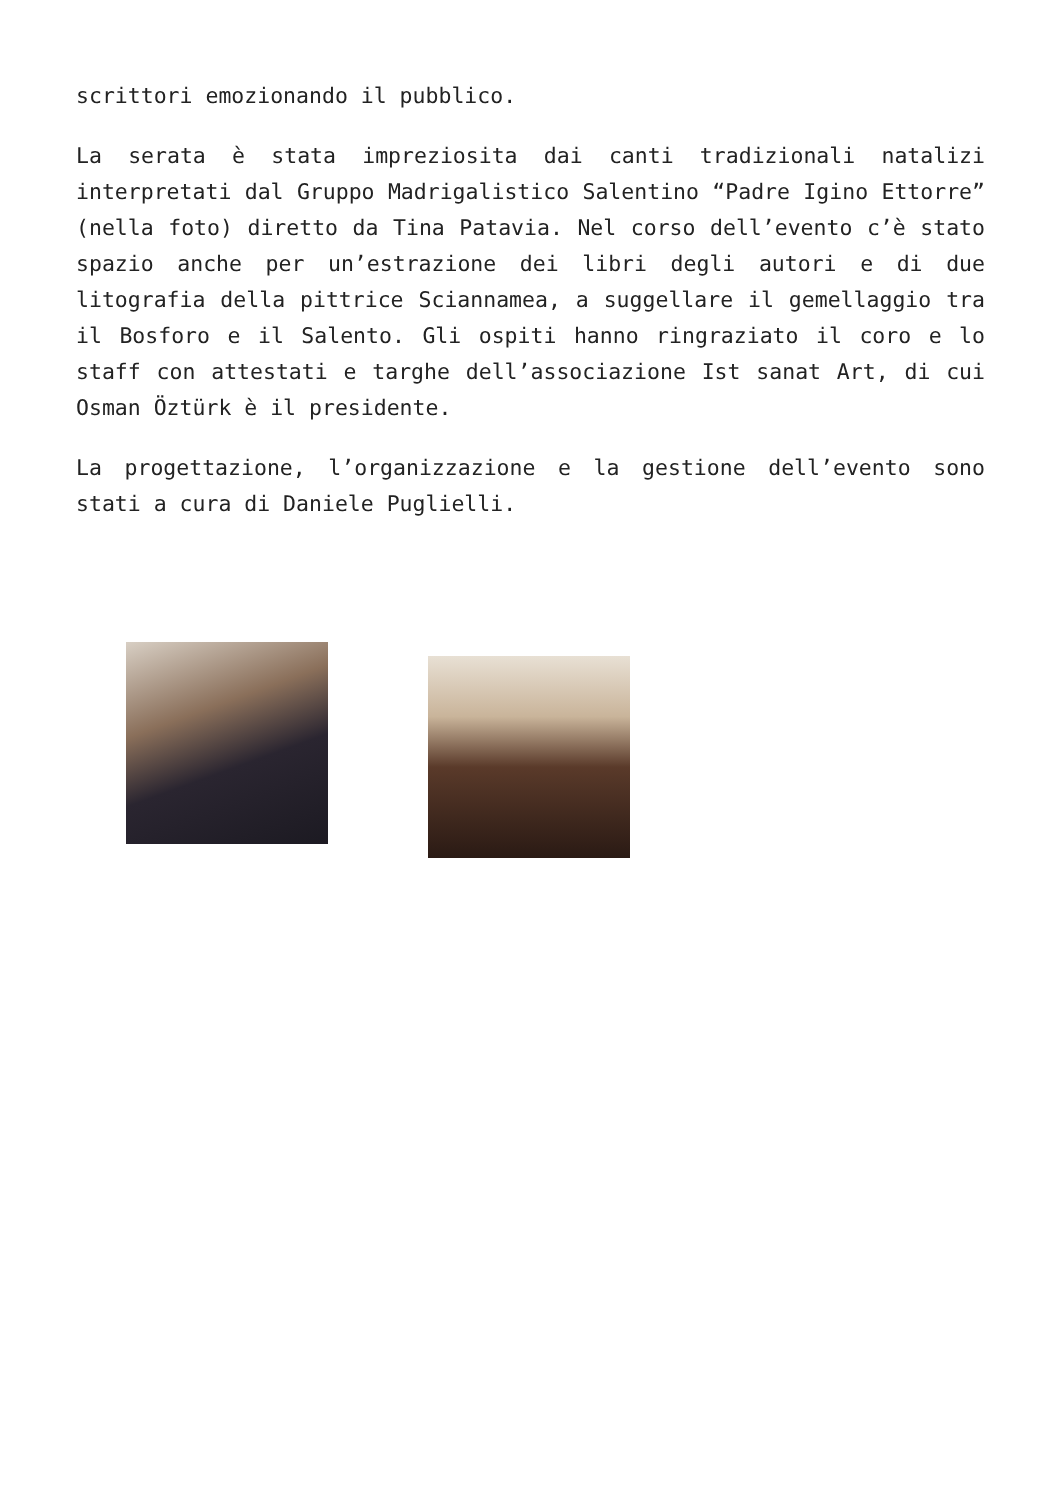scrittori emozionando il pubblico.
La serata è stata impreziosita dai canti tradizionali natalizi interpretati dal Gruppo Madrigalistico Salentino “Padre Igino Ettorre” (nella foto) diretto da Tina Patavia. Nel corso dell’evento c’è stato spazio anche per un’estrazione dei libri degli autori e di due litografia della pittrice Sciannamea, a suggellare il gemellaggio tra il Bosforo e il Salento. Gli ospiti hanno ringraziato il coro e lo staff con attestati e targhe dell’associazione Ist sanat Art, di cui Osman Öztürk è il presidente.
La progettazione, l’organizzazione e la gestione dell’evento sono stati a cura di Daniele Puglielli.